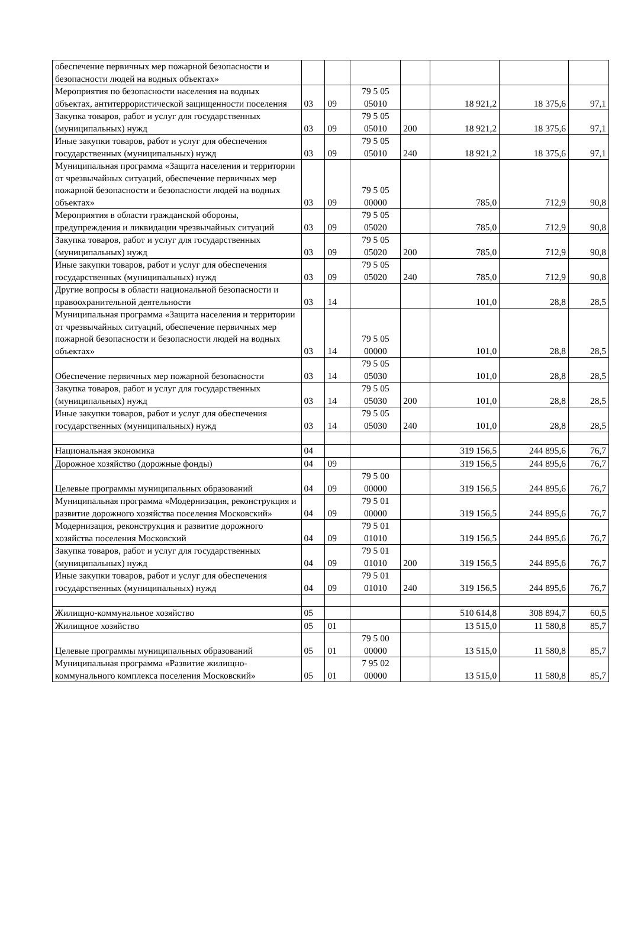| обеспечение первичных мер пожарной безопасности и безопасности людей на водных объектах» | | | | | | | |
| Мероприятия по безопасности населения на водных объектах, антитеррористической защищенности поселения | 03 | 09 | 79 5 05 05010 | | 18 921,2 | 18 375,6 | 97,1 |
| Закупка товаров, работ и услуг для государственных (муниципальных) нужд | 03 | 09 | 79 5 05 05010 | 200 | 18 921,2 | 18 375,6 | 97,1 |
| Иные закупки товаров, работ и услуг для обеспечения государственных (муниципальных) нужд | 03 | 09 | 79 5 05 05010 | 240 | 18 921,2 | 18 375,6 | 97,1 |
| Муниципальная программа «Защита населения и территории от чрезвычайных ситуаций, обеспечение первичных мер пожарной безопасности и безопасности людей на водных объектах» | 03 | 09 | 79 5 05 00000 | | 785,0 | 712,9 | 90,8 |
| Мероприятия в области гражданской обороны, предупреждения и ликвидации чрезвычайных ситуаций | 03 | 09 | 79 5 05 05020 | | 785,0 | 712,9 | 90,8 |
| Закупка товаров, работ и услуг для государственных (муниципальных) нужд | 03 | 09 | 79 5 05 05020 | 200 | 785,0 | 712,9 | 90,8 |
| Иные закупки товаров, работ и услуг для обеспечения государственных (муниципальных) нужд | 03 | 09 | 79 5 05 05020 | 240 | 785,0 | 712,9 | 90,8 |
| Другие вопросы в области национальной безопасности и правоохранительной деятельности | 03 | 14 | | | 101,0 | 28,8 | 28,5 |
| Муниципальная программа «Защита населения и территории от чрезвычайных ситуаций, обеспечение первичных мер пожарной безопасности и безопасности людей на водных объектах» | 03 | 14 | 79 5 05 00000 | | 101,0 | 28,8 | 28,5 |
| Обеспечение первичных мер пожарной безопасности | 03 | 14 | 79 5 05 05030 | | 101,0 | 28,8 | 28,5 |
| Закупка товаров, работ и услуг для государственных (муниципальных) нужд | 03 | 14 | 79 5 05 05030 | 200 | 101,0 | 28,8 | 28,5 |
| Иные закупки товаров, работ и услуг для обеспечения государственных (муниципальных) нужд | 03 | 14 | 79 5 05 05030 | 240 | 101,0 | 28,8 | 28,5 |
| Национальная экономика | 04 | | | | 319 156,5 | 244 895,6 | 76,7 |
| Дорожное хозяйство (дорожные фонды) | 04 | 09 | | | 319 156,5 | 244 895,6 | 76,7 |
| Целевые программы муниципальных образований | 04 | 09 | 79 5 00 00000 | | 319 156,5 | 244 895,6 | 76,7 |
| Муниципальная программа «Модернизация, реконструкция и развитие дорожного хозяйства поселения Московский» | 04 | 09 | 79 5 01 00000 | | 319 156,5 | 244 895,6 | 76,7 |
| Модернизация, реконструкция и развитие дорожного хозяйства поселения Московский | 04 | 09 | 79 5 01 01010 | | 319 156,5 | 244 895,6 | 76,7 |
| Закупка товаров, работ и услуг для государственных (муниципальных) нужд | 04 | 09 | 79 5 01 01010 | 200 | 319 156,5 | 244 895,6 | 76,7 |
| Иные закупки товаров, работ и услуг для обеспечения государственных (муниципальных) нужд | 04 | 09 | 79 5 01 01010 | 240 | 319 156,5 | 244 895,6 | 76,7 |
| Жилищно-коммунальное хозяйство | 05 | | | | 510 614,8 | 308 894,7 | 60,5 |
| Жилищное хозяйство | 05 | 01 | | | 13 515,0 | 11 580,8 | 85,7 |
| Целевые программы муниципальных образований | 05 | 01 | 79 5 00 00000 | | 13 515,0 | 11 580,8 | 85,7 |
| Муниципальная программа «Развитие жилищно-коммунального комплекса поселения Московский» | 05 | 01 | 7 95 02 00000 | | 13 515,0 | 11 580,8 | 85,7 |